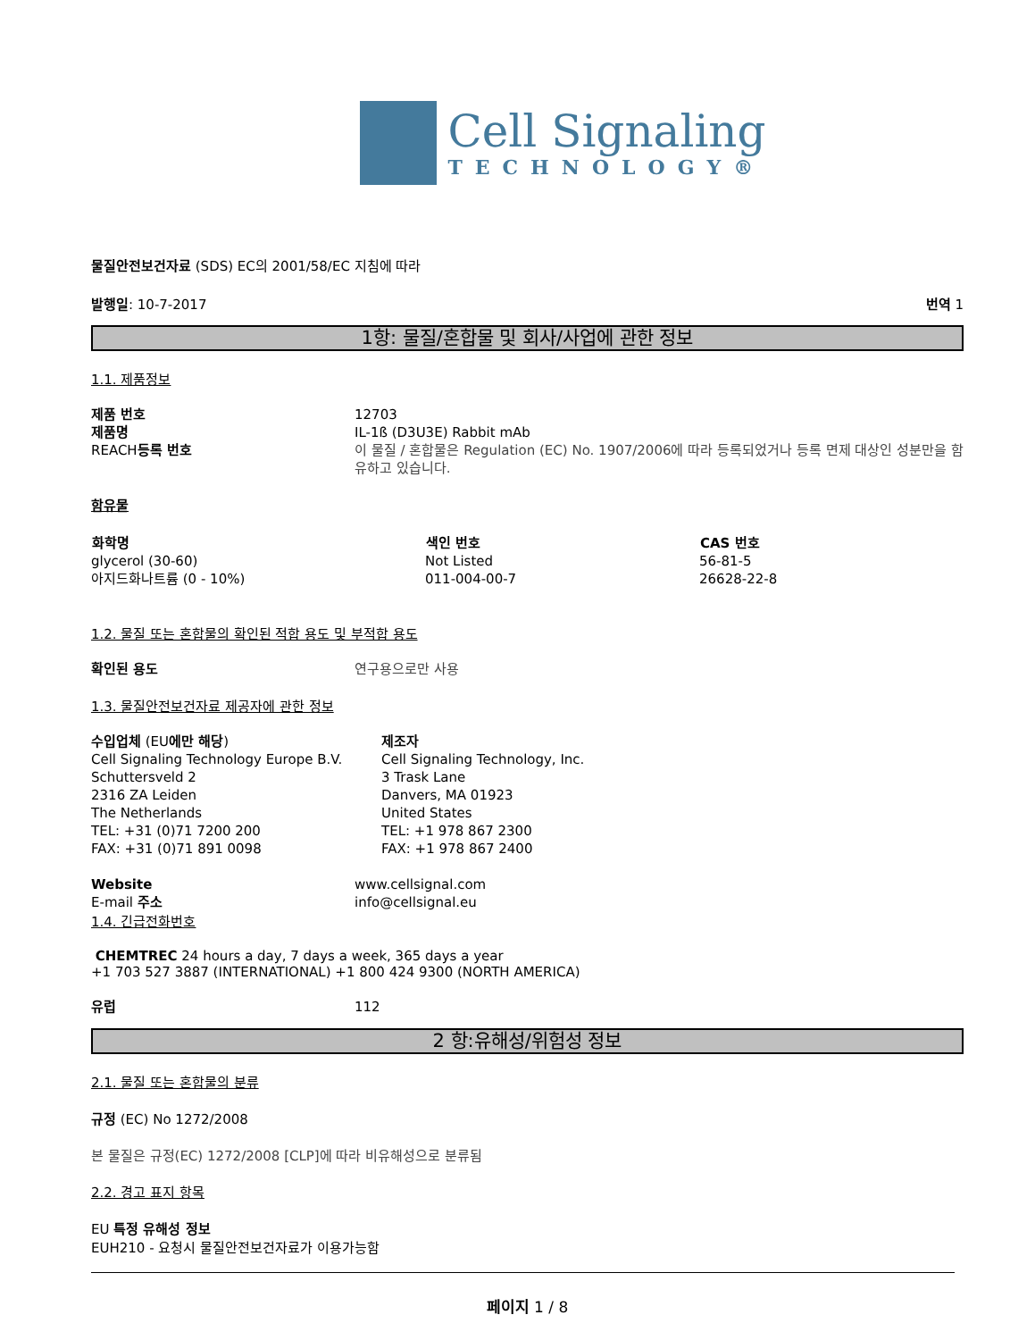Cell Signaling
TECHNOLOGY®
물질안전보건자료 (SDS) EC의 2001/58/EC 지침에 따라
발행일: 10-7-2017 번역 1
1항: 물질/혼합물 및 회사/사업에 관한 정보
1.1. 제품정보
| 제품 번호 제품명 REACH 등록 번호 | 12703 IL-1ß (D3U3E) Rabbit mAb 이 물질 / 혼합물은 Regulation (EC) No. 1907/2006에 따라 등록되었거나 등록 면제 대상인 성분만을 함유하고 있습니다. |
함유물
| 화학명 | 색인 번호 | CAS 번호 |
| --- | --- | --- |
| glycerol (30-60) | Not Listed | 56-81-5 |
| 아지드화나트륨 (0 - 10%) | 011-004-00-7 | 26628-22-8 |
1.2. 물질 또는 혼합물의 확인된 적합 용도 및 부적합 용도
| 확인된 용도 | 연구용으로만 사용 |
1.3. 물질안전보건자료 제공자에 관한 정보
| 수입업체 (EU 에만 해당 ) Cell Signaling Technology Europe B.V. Schuttersveld 2 2316 ZA Leiden The Netherlands TEL: +31 (0)71 7200 200 FAX: +31 (0)71 891 0098 | 제조자 Cell Signaling Technology, Inc. 3 Trask Lane Danvers, MA 01923 United States TEL: +1 978 867 2300 FAX: +1 978 867 2400 |
| Website E-mail 주소 | www.cellsignal.com info@cellsignal.eu |
1.4. 긴급전화번호
CHEMTREC 24 hours a day, 7 days a week, 365 days a year
+1 703 527 3887 (INTERNATIONAL) +1 800 424 9300 (NORTH AMERICA)
| 유럽 | 112 |
2 항:유해성/위험성 정보
2.1. 물질 또는 혼합물의 분류
규정 (EC) No 1272/2008
본 물질은 규정(EC) 1272/2008 [CLP]에 따라 비유해성으로 분류됨
2.2. 경고 표지 항목
EU 특정 유해성 정보
EUH210 - 요청시 물질안전보건자료가 이용가능함
페이지 1 / 8